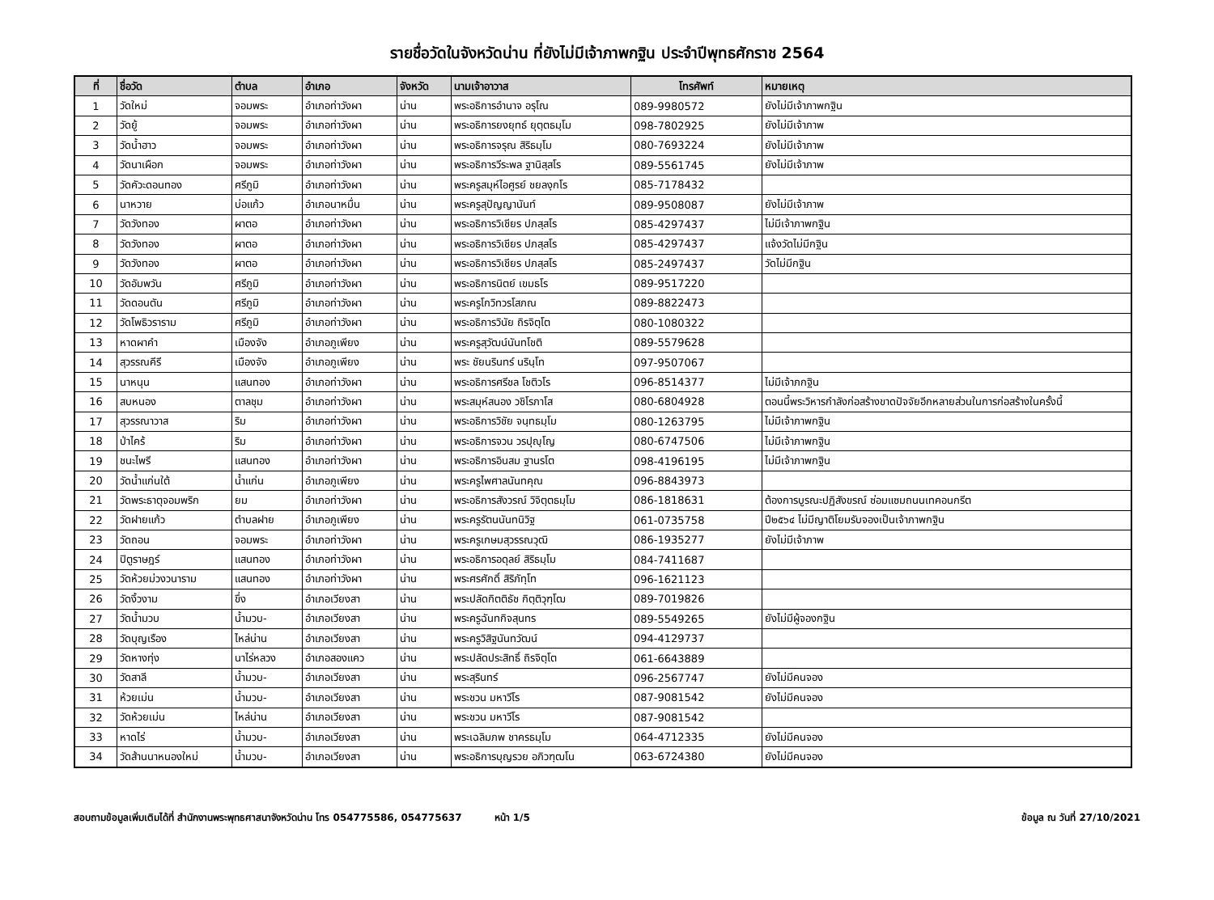รายชื่อวัดในจังหวัดน่าน ที่ยังไม่มีเจ้าภาพกฐิน ประจำปีพุทธศักราช 2564
| ที่ | ชื่อวัด | ตำบล | อำเภอ | จังหวัด | นามเจ้าอาวาส | โทรศัพท์ | หมายเหตุ |
| --- | --- | --- | --- | --- | --- | --- | --- |
| 1 | วัดใหม่ | จอมพระ | อำเภอท่าวังผา | น่าน | พระอธิการอำนาจ อรุโณ | 089-9980572 | ยังไม่มีเจ้าภาพกฐิน |
| 2 | วัดยู้ | จอมพระ | อำเภอท่าวังผา | น่าน | พระอธิการยงยุทธ์ ยุตฺตธมฺโม | 098-7802925 | ยังไม่มีเจ้าภาพ |
| 3 | วัดน้ำฮาว | จอมพระ | อำเภอท่าวังผา | น่าน | พระอธิการจรุณ สิริธมฺโม | 080-7693224 | ยังไม่มีเจ้าภาพ |
| 4 | วัดนาเผือก | จอมพระ | อำเภอท่าวังผา | น่าน | พระอธิการวีระพล ฐานิสฺสโร | 089-5561745 | ยังไม่มีเจ้าภาพ |
| 5 | วัดคัวะดอนทอง | ศรีภูมิ | อำเภอท่าวังผา | น่าน | พระครูสมุห์ไอศูรย์ ชยลงฺกโร | 085-7178432 | |
| 6 | นาหวาย | บ่อแก้ว | อำเภอนาหมื่น | น่าน | พระครูสุปัญญานันท์ | 089-9508087 | ยังไม่มีเจ้าภาพ |
| 7 | วัดวังทอง | ผาตอ | อำเภอท่าวังผา | น่าน | พระอธิการวิเชียร ปภสฺสโร | 085-4297437 | ไม่มีเจ้าภาพกฐิน |
| 8 | วัดวังทอง | ผาตอ | อำเภอท่าวังผา | น่าน | พระอธิการวิเชียร ปภสฺสโร | 085-4297437 | แจ้งวัดไม่มีกฐิน |
| 9 | วัดวังทอง | ผาตอ | อำเภอท่าวังผา | น่าน | พระอธิการวิเชียร ปภสฺสโร | 085-2497437 | วัดไม่มีกฐิน |
| 10 | วัดอัมพวัน | ศรีภูมิ | อำเภอท่าวังผา | น่าน | พระอธิการนิตย์ เขมธโร | 089-9517220 | |
| 11 | วัดดอนตัน | ศรีภูมิ | อำเภอท่าวังผา | น่าน | พระครูโกวิทวรโสภณ | 089-8822473 | |
| 12 | วัดโพธิวราราม | ศรีภูมิ | อำเภอท่าวังผา | น่าน | พระอธิการวินัย ถิรจิตฺโต | 080-1080322 | |
| 13 | หาดผาคำ | เมืองจัง | อำเภอภูเพียง | น่าน | พระครูสุวัฒน์นันทโชติ | 089-5579628 | |
| 14 | สุวรรณคีรี | เมืองจัง | อำเภอภูเพียง | น่าน | พระ ชัยนรินทร์ นรินฺโท | 097-9507067 | |
| 15 | นาหนุน | แสนทอง | อำเภอท่าวังผา | น่าน | พระอธิการศรีชล โชติวโร | 096-8514377 | ไม่มีเจ้าภกฐิน |
| 16 | สบหนอง | ตาลชุม | อำเภอท่าวังผา | น่าน | พระสมุห์สนอง วชิโรภาโส | 080-6804928 | ตอนนี้พระวิหารกำลังก่อสร้างขาดปัจจัยอีกหลายส่วนในการก่อสร้างในครั้งนี้ |
| 17 | สุวรรณาวาส | ริม | อำเภอท่าวังผา | น่าน | พระอธิการวิชัย จนฺทธมฺโม | 080-1263795 | ไม่มีเจ้าภาพกฐิน |
| 18 | ป่าไคร้ | ริม | อำเภอท่าวังผา | น่าน | พระอธิการจวน วรปุญฺโญ | 080-6747506 | ไม่มีเจ้าภาพกฐิน |
| 19 | ชนะไพรี | แสนทอง | อำเภอท่าวังผา | น่าน | พระอธิการอินสม ฐานรโต | 098-4196195 | ไม่มีเจ้าภาพกฐิน |
| 20 | วัดน้ำแก่นใต้ | น้ำแก่น | อำเภอภูเพียง | น่าน | พระครูไพศาลนันทคุณ | 096-8843973 | |
| 21 | วัดพระธาตุจอมพริก | ยม | อำเภอท่าวังผา | น่าน | พระอธิการสังวรณ์ วิจิตฺตธมฺโม | 086-1818631 | ต้องการบูรณะปฏิสังขรณ์ ซ่อมแซมถนนเทคอนกรีต |
| 22 | วัดฝายแก้ว | ตำบลฝาย | อำเภอภูเพียง | น่าน | พระครูรัตนนันทนิวิฐ | 061-0735758 | ปี๒๕๖๔ ไม่มีญาติโยมรับจองเป็นเจ้าภาพกฐิน |
| 23 | วัดถอน | จอมพระ | อำเภอท่าวังผา | น่าน | พระครูเกษมสุวรรณวุฒิ | 086-1935277 | ยังไม่มีเจ้าภาพ |
| 24 | ปิตูราษฎร์ | แสนทอง | อำเภอท่าวังผา | น่าน | พระอธิการอดุลย์ สิริธมฺโม | 084-7411687 | |
| 25 | วัดห้วยม่วงวนาราม | แสนทอง | อำเภอท่าวังผา | น่าน | พระศรศักดิ์ สิริภัทฺโท | 096-1621123 | |
| 26 | วัดงิ้วงาม | ขึ่ง | อำเภอเวียงสา | น่าน | พระปลัดกิตติธัช กิตฺติวุฑฺโฒ | 089-7019826 | |
| 27 | วัดน้ำมวบ | น้ำมวบ- | อำเภอเวียงสา | น่าน | พระครูฉันทกิจสุนทร | 089-5549265 | ยังไม่มีผู้จองกฐิน |
| 28 | วัดบุญเรือง | ไหล่น่าน | อำเภอเวียงสา | น่าน | พระครูวิสิฐนันทวัฒน์ | 094-4129737 | |
| 29 | วัดหางทุ่ง | นาไร่หลวง | อำเภอสองแคว | น่าน | พระปลัดประสิทธิ์ ถิรจิตฺโต | 061-6643889 | |
| 30 | วัดสาลี | น้ำมวบ- | อำเภอเวียงสา | น่าน | พระสุรินทร์ | 096-2567747 | ยังไม่มีคนจอง |
| 31 | ห้วยเม่น | น้ำมวบ- | อำเภอเวียงสา | น่าน | พระชวน มหาวีโร | 087-9081542 | ยังไม่มีคนจอง |
| 32 | วัดห้วยเม่น | ไหล่น่าน | อำเภอเวียงสา | น่าน | พระชวน มหาวีโร | 087-9081542 | |
| 33 | หาดไร่ | น้ำมวบ- | อำเภอเวียงสา | น่าน | พระเฉลิมภพ ชาคร​ธมฺโม | 064-4712335 | ยังไม่มีคนจอง |
| 34 | วัดส้านนาหนองใหม่ | น้ำมวบ- | อำเภอเวียงสา | น่าน | พระอธิการบุญรวย อภิวฑฺฒโน | 063-6724380 | ยังไม่มีคนจอง |
สอบถามข้อมูลเพิ่มเติมได้ที่ สำนักงานพระพุทธศาสนาจังหวัดน่าน โทร 054775586, 054775637 หน้า 1/5 ข้อมูล ณ วันที่ 27/10/2021